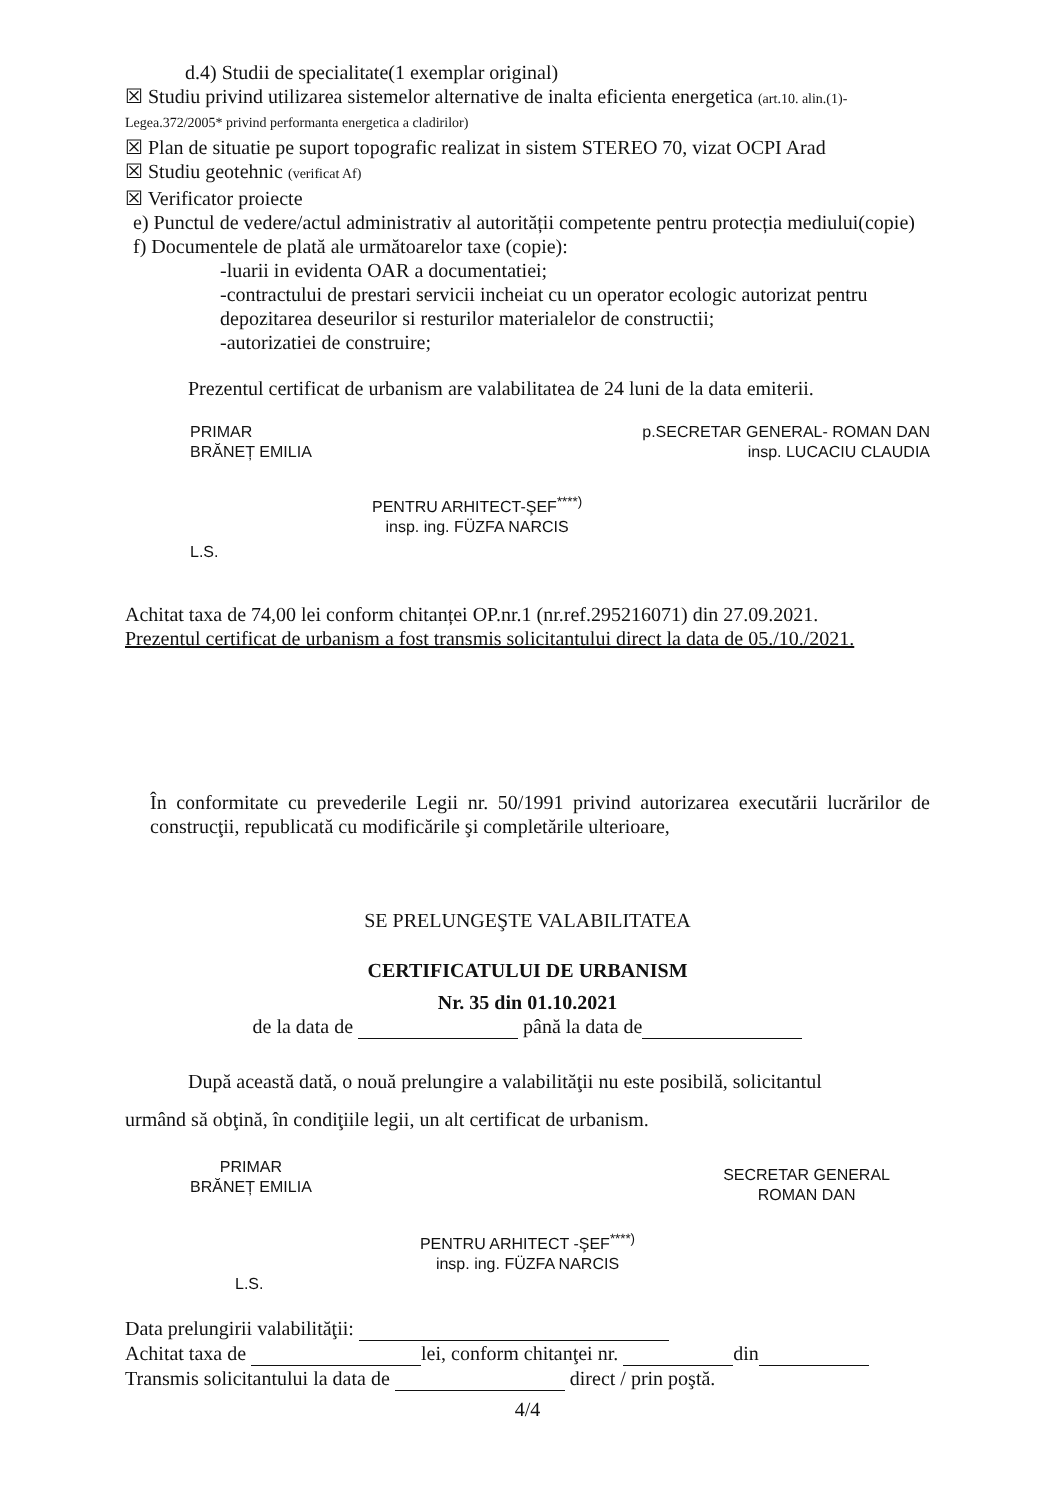d.4) Studii de specialitate(1 exemplar original)
☒ Studiu privind utilizarea sistemelor alternative de inalta eficienta energetica (art.10. alin.(1)-
Legea.372/2005* privind performanta energetica a cladirilor)
☒ Plan de situatie pe suport topografic realizat in sistem STEREO 70, vizat OCPI Arad
☒ Studiu geotehnic (verificat Af)
☒ Verificator proiecte
e) Punctul de vedere/actul administrativ al autorității competente pentru protecția mediului(copie)
f) Documentele de plată ale următoarelor taxe (copie):
-luarii in evidenta OAR a documentatiei;
-contractului de prestari servicii incheiat cu un operator ecologic autorizat pentru depozitarea deseurilor si resturilor materialelor de constructii;
-autorizatiei de construire;
Prezentul certificat de urbanism are valabilitatea de 24 luni de la data emiterii.
PRIMAR
BRĂNEȚ EMILIA
L.S.
PENTRU ARHITECT-ŞEF<sup>****)</sup>
insp. ing. FÜZFA NARCIS
p.SECRETAR GENERAL- ROMAN DAN
insp. LUCACIU CLAUDIA
Achitat taxa de 74,00 lei conform chitanței OP.nr.1 (nr.ref.295216071) din 27.09.2021.
Prezentul certificat de urbanism a fost transmis solicitantului direct la data de 05./10./2021.
În conformitate cu prevederile Legii nr. 50/1991 privind autorizarea executării lucrărilor de construcţii, republicată cu modificările şi completările ulterioare,
SE PRELUNGEŞTE VALABILITATEA
CERTIFICATULUI DE URBANISM
Nr. 35 din 01.10.2021
de la data de până la data de
După această dată, o nouă prelungire a valabilităţii nu este posibilă, solicitantul
urmând să obţină, în condiţiile legii, un alt certificat de urbanism.
PRIMAR
BRĂNEȚ EMILIA
SECRETAR GENERAL
ROMAN DAN
PENTRU ARHITECT -ŞEF<sup>****)</sup>
insp. ing. FÜZFA NARCIS
L.S.
Data prelungirii valabilităţii:
Achitat taxa de lei, conform chitanţei nr. din
Transmis solicitantului la data de direct / prin poştă.
4/4